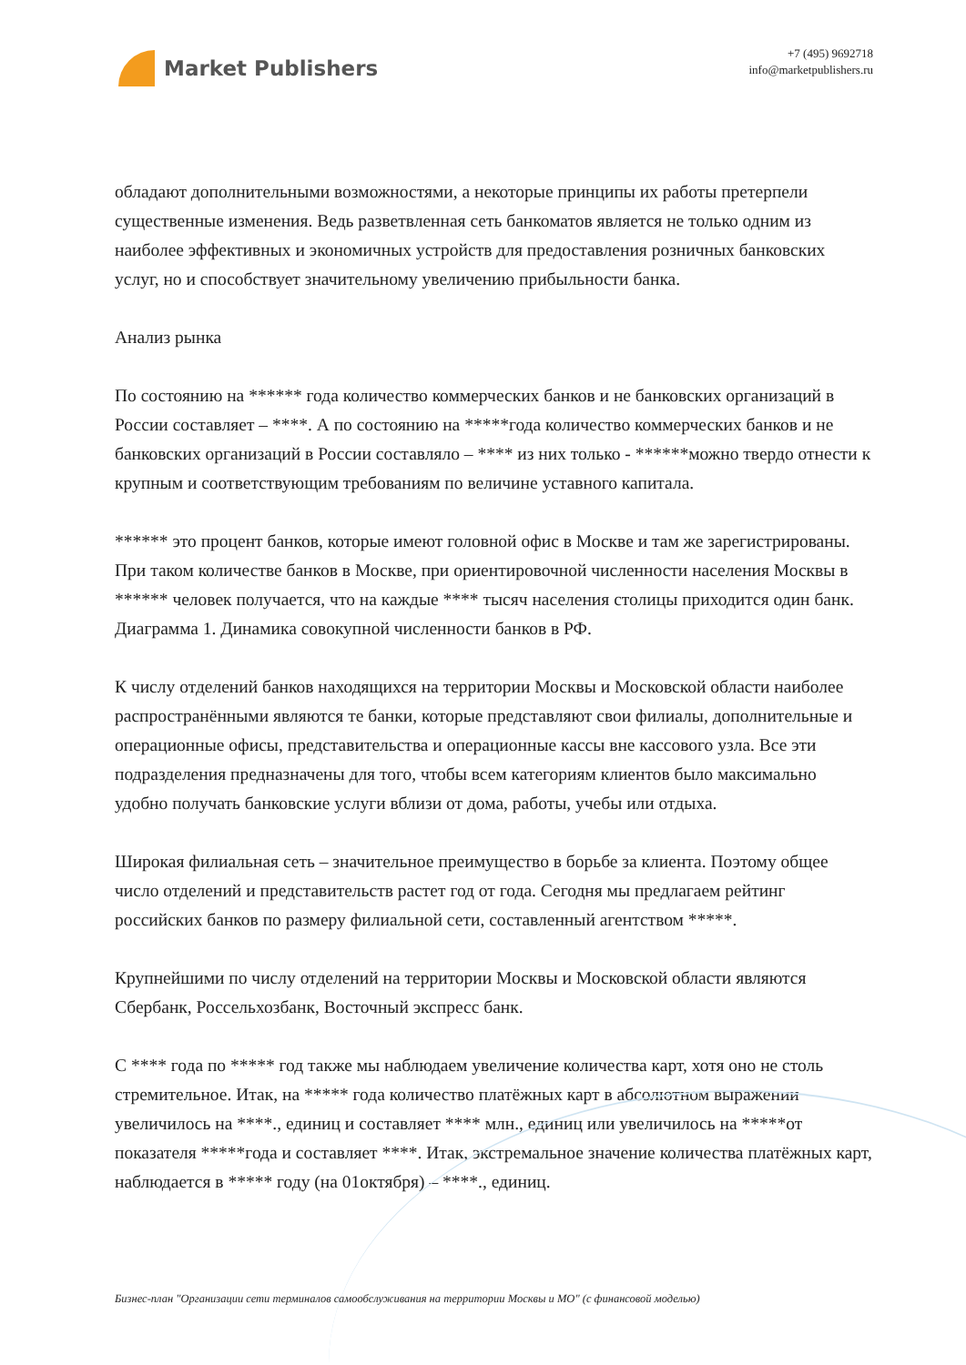Market Publishers
+7 (495) 9692718
info@marketpublishers.ru
обладают дополнительными возможностями, а некоторые принципы их работы претерпели существенные изменения. Ведь разветвленная сеть банкоматов является не только одним из наиболее эффективных и экономичных устройств для предоставления розничных банковских услуг, но и способствует значительному увеличению прибыльности банка.
Анализ рынка
По состоянию на ****** года количество коммерческих банков и не банковских организаций в России составляет – ****. А по состоянию на *****года количество коммерческих банков и не банковских организаций в России составляло – **** из них только - ******можно твердо отнести к крупным и соответствующим требованиям по величине уставного капитала.
****** это процент банков, которые имеют головной офис в Москве и там же зарегистрированы. При таком количестве банков в Москве, при ориентировочной численности населения Москвы в ****** человек получается, что на каждые **** тысяч населения столицы приходится один банк. Диаграмма 1. Динамика совокупной численности банков в РФ.
К числу отделений банков находящихся на территории Москвы и Московской области наиболее распространёнными являются те банки, которые представляют свои филиалы, дополнительные и операционные офисы, представительства и операционные кассы вне кассового узла. Все эти подразделения предназначены для того, чтобы всем категориям клиентов было максимально удобно получать банковские услуги вблизи от дома, работы, учебы или отдыха.
Широкая филиальная сеть – значительное преимущество в борьбе за клиента. Поэтому общее число отделений и представительств растет год от года. Сегодня мы предлагаем рейтинг российских банков по размеру филиальной сети, составленный агентством *****.
Крупнейшими по числу отделений на территории Москвы и Московской области являются Сбербанк, Россельхозбанк, Восточный экспресс банк.
С **** года по ***** год также мы наблюдаем увеличение количества карт, хотя оно не столь стремительное. Итак, на ***** года количество платёжных карт в абсолютном выражении увеличилось на ****., единиц и составляет **** млн., единиц или увеличилось на *****от показателя *****года и составляет ****. Итак, экстремальное значение количества платёжных карт, наблюдается в ***** году (на 01октября) – ****., единиц.
Бизнес-план "Организации сети терминалов самообслуживания на территории Москвы и МО" (с финансовой моделью)